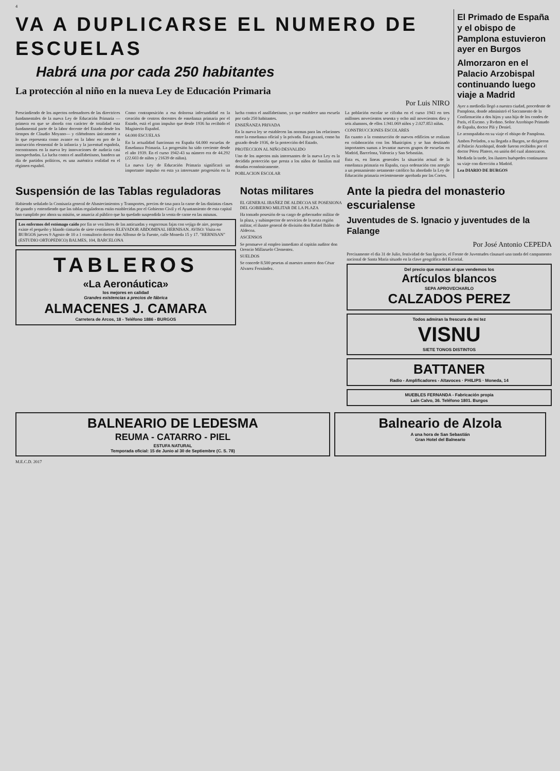4
VA A DUPLICARSE EL NUMERO DE ESCUELAS
Habrá una por cada 250 habitantes
La protección al niño en la nueva Ley de Educación Primaria
Por Luis NIRO
Prescindiendo de los aspectos orde­nadores de las directrices fundamentales de la nueva Ley de Educación Primaria —primera en que se aborda con carácter de totalidad esta fundamental parte de la labor docente del Estado desde los tiempos de Claudio Moyano— y ciñéndonos únicamente a lo que representa como avance en la labor en pro de la instrucción elemental de la infancia y la juventud española, encontramos en la nueva ley innovaciones de audacia casi insospechadas. La lucha contra el analfabetismo, bandera un día de partidos políticos, es una auténtica realidad en el régimen español.
Como contraposición a esa dolorosa infecundidad en la creación de centros docentes de enseñanza primaria por el Estado, está el gran impulso que desde 1936 ha recibido el Magisterio Español.
64.000 ESCUELAS
En la actualidad funcionan en España 64.000 escuelas de Enseñanza Primaria. La progresión ha sido creciente desde el año 1939. En el curso 1942-43 su número era de 44.292 (22.603 de niños y 21639 de niñas).
La nueva Ley de Educación Primaria significará un importante impulso en esta ya interesante progresión en la lucha contra el analfabetismo, ya que establece una escuela por cada 250 habitantes.
ENSEÑANZA PRIVADA
En la nueva ley se establecen las normas para las relaciones entre la enseñanza oficial y la privada. Esta gozará, como ha gozado desde 1936, de la protección del Estado.
PROTECCION AL NIÑO DESVALIDO
Uno de los aspectos más interesantes de la nueva Ley es la decidida protección que presta a los niños de familias mal dotadas económicamente.
POBLACION ESCOLAR
La población escolar se cifraba en el curso 1943 en tres millones novecientos sesenta y ocho mil novecientos diez y seis alumnos, de ellos 1.941.069 niños y 2.027.853 niñas.
CONSTRUCCIONES ESCOLARES
En cuanto a la construcción de nuevos edificios se realizan en colaboración con los Municipios y se han destinado importantes sumas a levantar nuevos grupos de escuelas en Madrid, Barcelona, Valencia y San Sebastián.
Esta es, en líneas generales la situación actual de la enseñanza primaria en España, cuya ordenación con arreglo a un pensamiento netamente católico ha abordado la Ley de Educación primaria recientemente aprobada por las Cortes.
El Primado de España y el obispo de Pamplona estuvieron ayer en Burgos
Almorzaron en el Palacio Arzobispal continuando luego viaje a Madrid
Ayer a mediodía llegó a nuestra ciudad, procedente de Pamplona, donde administró el Sacramento de la Confirmación a dos hijos y una hija de los condes de París, el Excmo. y Rvdmo. Señor Arzobispo Primado de España, doctor Plá y Deniel.
Le acompañaba en su viaje el obispo de Pamplona.
Ambos Prelados, a su llegada a Burgos, se dirigieron al Palacio Arzobispal, donde fueron recibidos por el doctor Pérez Platero, en unión del cual almorzaron.
Mediada la tarde, los ilustres huéspedes continuaron su viaje con dirección a Madrid.
Lea DIARIO DE BURGOS
Suspensión de las Tablas reguladoras
Habiendo señalado la Comisaría general de Abastecimientos y Transportes, precios de tasa para la carne de las distintas clases de ganado y entendiendo que las tablas reguladoras están establecidas por el Gobierno Civil y el Ayuntamiento de esta capital han cumplido por ahora su misión, se anuncia al público que ha quedado suspendida la venta de carne en las mismas.
Los enfermos del estómago caído por fin se ven libres de las anticuadas y engorrosas fajas con vejiga de aire, porque existe el pequeño y blando cinturón de siete centímetros ELEVADOR ABDOMINAL HERNISAN. AVISO: Visita en BURGOS jueves 9 Agosto de 10 a 1 consultorio doctor don Alfonso de la Fuente, calle Moneda 15 y 17. "HERNISAN" (ESTUDIO ORTOPEDICO) BALMES, 104, BARCELONA
TABLEROS
«La Aeronáutica»
los mejores en calidad
Grandes existencias a precios de fábrica
ALMACENES J. CAMARA
Carretera de Arcos, 18 - Teléfono 1886 - BURGOS
Notas militares
EL GENERAL IBAÑEZ DE ALDECOA SE POSESIONA DEL GOBIERNO MILITAR DE LA PLAZA
Ha tomado posesión de su cargo de gobernador militar de la plaza, y subinspector de servicios de la sexta región militar, el ilustre general de división don Rafael Ibáñez de Aldecoa.
ASCENSOS
Se promueve al empleo inmediato al capitán auditor don Orencio Millaruelo Clementez.
SUELDOS
Se concede 8.500 pesetas al maestro armero don César Alvarez Fernández.
Ante la piedra del monasterio escurialense
Juventudes de S. Ignacio y juventudes de la Falange
Por José Antonio CEPEDA
Precisamente el día 31 de Julio, festividad de San Ignacio, el Frente de Juventudes clausuró una tanda del campamento nacional de Santa María situado en la clave geográfica del Escorial.
Del precio que marcan al que vendemos los
Artículos blancos
SEPA APROVECHARLO
CALZADOS PEREZ
Todos admiran la frescura de mi tez
VISNU
SIETE TONOS DISTINTOS
BATTANER
Radio - Amplificadores - Altavoces · PHILIPS · Moneda, 14
MUEBLES FERNANDA - Fabricación propia
Laín Calvo, 36. Teléfono 1801. Burgos
BALNEARIO DE LEDESMA
REUMA - CATARRO - PIEL
ESTUFA NATURAL
Temporada oficial: 15 de Junio al 30 de Septiembre (C. S. 78)
Balneario de Alzola
A una hora de San Sebastián
Gran Hotel del Balneario
M.E.C.D. 2017